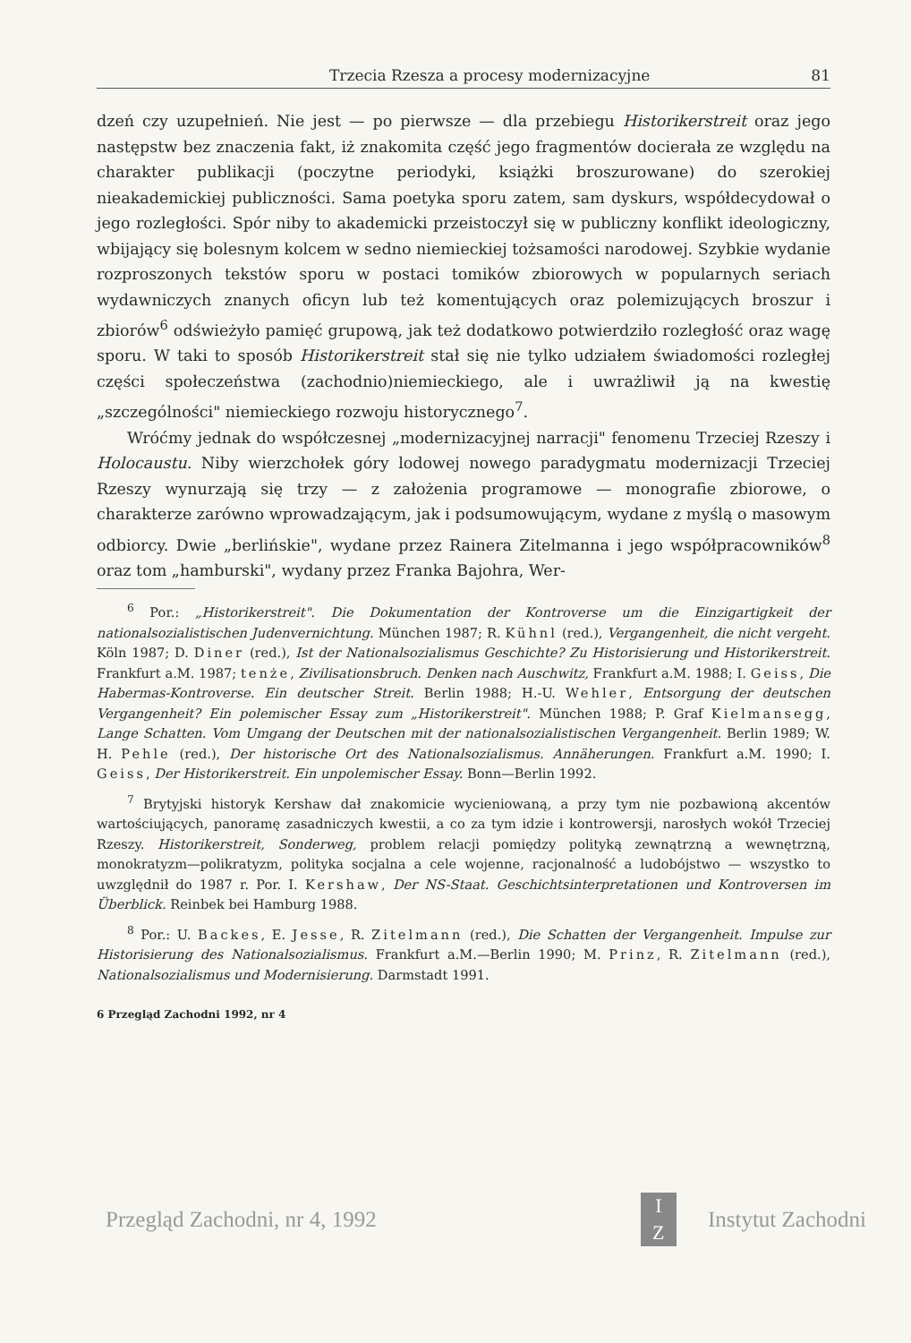Trzecia Rzesza a procesy modernizacyjne 81
dzeń czy uzupełnień. Nie jest — po pierwsze — dla przebiegu Historikerstreit oraz jego następstw bez znaczenia fakt, iż znakomita część jego fragmentów docierała ze względu na charakter publikacji (poczytne periodyki, książki broszurowane) do szerokiej nieakademickiej publiczności. Sama poetyka sporu zatem, sam dyskurs, współdecydował o jego rozległości. Spór niby to akademicki przeistoczył się w publiczny konflikt ideologiczny, wbijający się bolesnym kolcem w sedno niemieckiej tożsamości narodowej. Szybkie wydanie rozproszonych tekstów sporu w postaci tomików zbiorowych w popularnych seriach wydawniczych znanych oficyn lub też komentujących oraz polemizujących broszur i zbiorów<sup>6</sup> odświeżyło pamięć grupową, jak też dodatkowo potwierdziło rozległość oraz wagę sporu. W taki to sposób Historikerstreit stał się nie tylko udziałem świadomości rozległej części społeczeństwa (zachodnio)niemieckiego, ale i uwrażliwił ją na kwestię „szczególności" niemieckiego rozwoju historycznego<sup>7</sup>.
Wróćmy jednak do współczesnej „modernizacyjnej narracji" fenomenu Trzeciej Rzeszy i Holocaustu. Niby wierzchołek góry lodowej nowego paradygmatu modernizacji Trzeciej Rzeszy wynurzają się trzy — z założenia programowe — monografie zbiorowe, o charakterze zarówno wprowadzającym, jak i podsumowującym, wydane z myślą o masowym odbiorcy. Dwie „berlińskie", wydane przez Rainera Zitelmanna i jego współpracowników<sup>8</sup> oraz tom „hamburski", wydany przez Franka Bajohra, Wer-
<sup>6</sup> Por.: „Historikerstreit". Die Dokumentation der Kontroverse um die Einzigartigkeit der nationalsozialistischen Judenvernichtung. München 1987; R. Kühnl (red.), Vergangenheit, die nicht vergeht. Köln 1987; D. Diner (red.), Ist der Nationalsozialismus Geschichte? Zu Historisierung und Historikerstreit. Frankfurt a.M. 1987; tenże, Zivilisationsbruch. Denken nach Auschwitz, Frankfurt a.M. 1988; I. Geiss, Die Habermas-Kontroverse. Ein deutscher Streit. Berlin 1988; H.-U. Wehler, Entsorgung der deutschen Vergangenheit? Ein polemischer Essay zum „Historikerstreit". München 1988; P. Graf Kielmansegg, Lange Schatten. Vom Umgang der Deutschen mit der nationalsozialistischen Vergangenheit. Berlin 1989; W. H. Pehle (red.), Der historische Ort des Nationalsozialismus. Annäherungen. Frankfurt a.M. 1990; I. Geiss, Der Historikerstreit. Ein unpolemischer Essay. Bonn—Berlin 1992.
<sup>7</sup> Brytyjski historyk Kershaw dał znakomicie wycieniowaną, a przy tym nie pozbawioną akcentów wartościujących, panoramę zasadniczych kwestii, a co za tym idzie i kontrowersji, narosłych wokół Trzeciej Rzeszy. Historikerstreit, Sonderweg, problem relacji pomiędzy polityką zewnątrzną a wewnętrzną, monokratyzm—polikratyzm, polityka socjalna a cele wojenne, racjonalność a ludobójstwo — wszystko to uwzględnił do 1987 r. Por. I. Kershaw, Der NS-Staat. Geschichtsinterpretationen und Kontroversen im Überblick. Reinbek bei Hamburg 1988.
<sup>8</sup> Por.: U. Backes, E. Jesse, R. Zitelmann (red.), Die Schatten der Vergangenheit. Impulse zur Historisierung des Nationalsozialismus. Frankfurt a.M.—Berlin 1990; M. Prinz, R. Zitelmann (red.), Nationalsozialismus und Modernisierung. Darmstadt 1991.
6 Przegląd Zachodni 1992, nr 4
Przegląd Zachodni, nr 4, 1992
I
Z
Instytut Zachodni